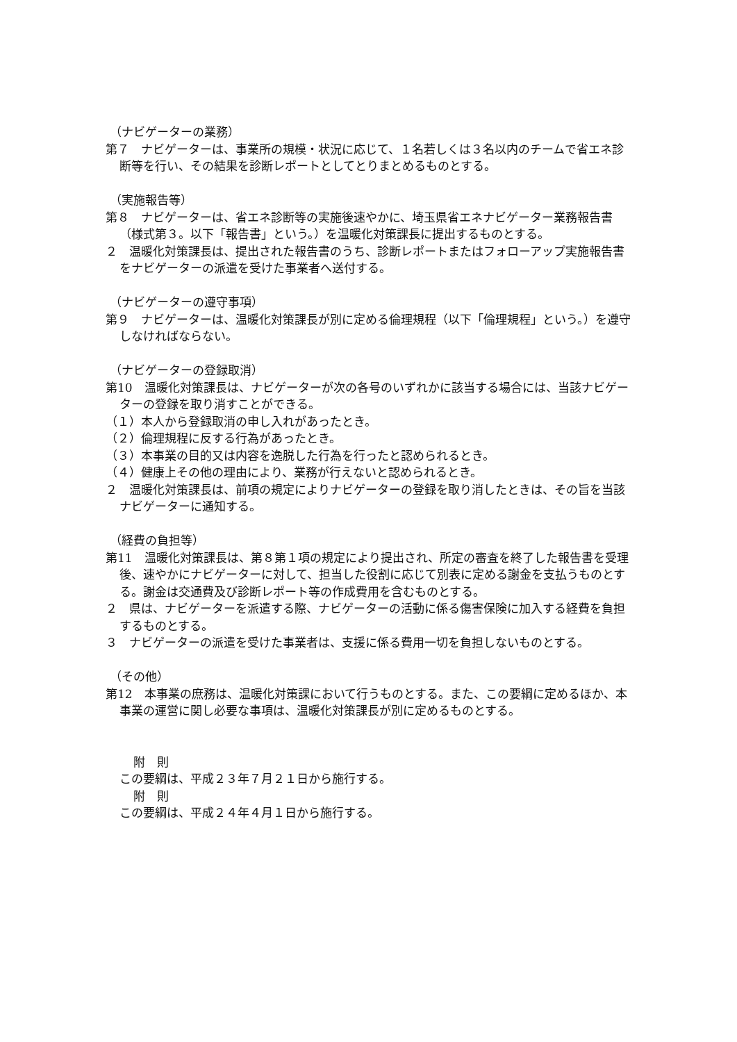（ナビゲーターの業務）
第７　ナビゲーターは、事業所の規模・状況に応じて、１名若しくは３名以内のチームで省エネ診断等を行い、その結果を診断レポートとしてとりまとめるものとする。
（実施報告等）
第８　ナビゲーターは、省エネ診断等の実施後速やかに、埼玉県省エネナビゲーター業務報告書（様式第３。以下「報告書」という。）を温暖化対策課長に提出するものとする。
２　温暖化対策課長は、提出された報告書のうち、診断レポートまたはフォローアップ実施報告書をナビゲーターの派遣を受けた事業者へ送付する。
（ナビゲーターの遵守事項）
第９　ナビゲーターは、温暖化対策課長が別に定める倫理規程（以下「倫理規程」という。）を遵守しなければならない。
（ナビゲーターの登録取消）
第10　温暖化対策課長は、ナビゲーターが次の各号のいずれかに該当する場合には、当該ナビゲーターの登録を取り消すことができる。
（１）本人から登録取消の申し入れがあったとき。
（２）倫理規程に反する行為があったとき。
（３）本事業の目的又は内容を逸脱した行為を行ったと認められるとき。
（４）健康上その他の理由により、業務が行えないと認められるとき。
２　温暖化対策課長は、前項の規定によりナビゲーターの登録を取り消したときは、その旨を当該ナビゲーターに通知する。
（経費の負担等）
第11　温暖化対策課長は、第８第１項の規定により提出され、所定の審査を終了した報告書を受理後、速やかにナビゲーターに対して、担当した役割に応じて別表に定める謝金を支払うものとする。謝金は交通費及び診断レポート等の作成費用を含むものとする。
２　県は、ナビゲーターを派遣する際、ナビゲーターの活動に係る傷害保険に加入する経費を負担するものとする。
３　ナビゲーターの派遣を受けた事業者は、支援に係る費用一切を負担しないものとする。
（その他）
第12　本事業の庶務は、温暖化対策課において行うものとする。また、この要綱に定めるほか、本事業の運営に関し必要な事項は、温暖化対策課長が別に定めるものとする。
附　則
この要綱は、平成２３年７月２１日から施行する。
附　則
この要綱は、平成２４年４月１日から施行する。